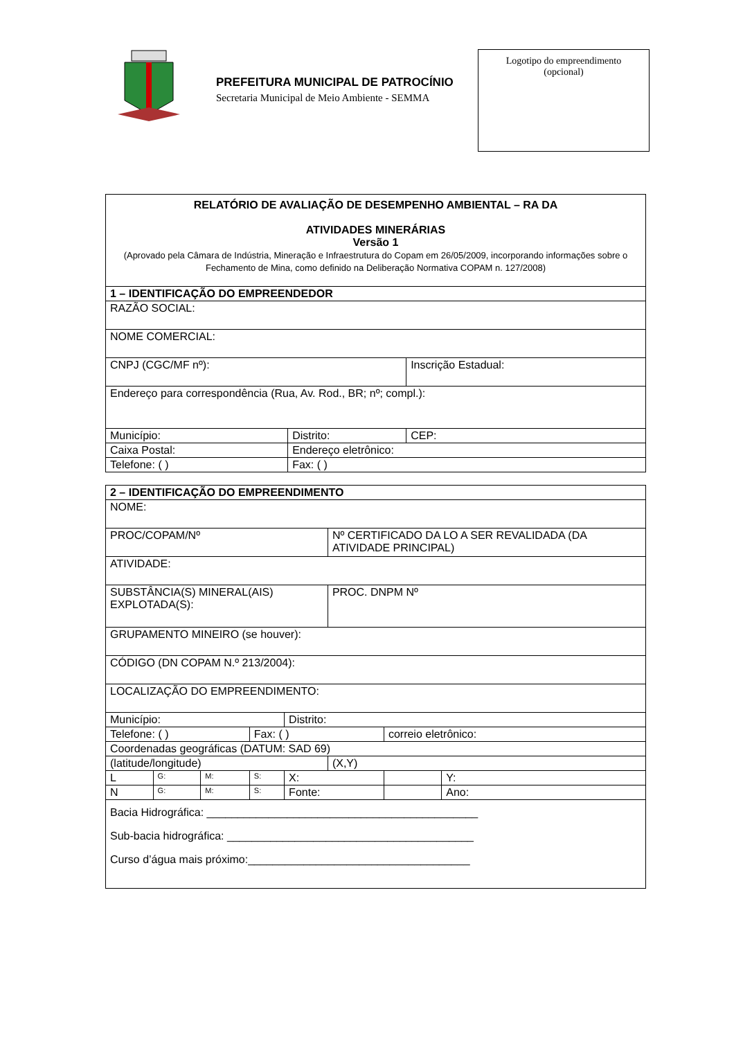PREFEITURA MUNICIPAL DE PATROCÍNIO
Secretaria Municipal de Meio Ambiente - SEMMA
Logotipo do empreendimento
(opcional)
| RELATÓRIO DE AVALIAÇÃO DE DESEMPENHO AMBIENTAL – RA DA ATIVIDADES MINERÁRIAS Versão 1 (Aprovado pela Câmara de Indústria, Mineração e Infraestrutura do Copam em 26/05/2009, incorporando informações sobre o Fechamento de Mina, como definido na Deliberação Normativa COPAM n. 127/2008) | | |
| 1 – IDENTIFICAÇÃO DO EMPREENDEDOR | | |
| RAZÃO SOCIAL: | | |
| NOME COMERCIAL: | | |
| CNPJ (CGC/MF nº): | | Inscrição Estadual: |
| Endereço para correspondência (Rua, Av. Rod., BR; nº; compl.): | | |
| Município: | Distrito: | CEP: |
| Caixa Postal: | Endereço eletrônico: | |
| Telefone: ( ) | Fax: ( ) | |
| 2 – IDENTIFICAÇÃO DO EMPREENDIMENTO | | | | | | | |
| NOME: | | | | | | | |
| PROC/COPAM/Nº | | | | | Nº CERTIFICADO DA LO A SER REVALIDADA (DA ATIVIDADE PRINCIPAL) | | |
| ATIVIDADE: | | | | | | | |
| SUBSTÂNCIA(S) MINERAL(AIS) EXPLOTADA(S): | | | | | PROC. DNPM Nº | | |
| GRUPAMENTO MINEIRO (se houver): | | | | | | | |
| CÓDIGO (DN COPAM N.º 213/2004): | | | | | | | |
| LOCALIZAÇÃO DO EMPREENDIMENTO: | | | | | | | |
| Município: | | | | Distrito: | | | |
| Telefone: ( ) | | | Fax: ( ) | | | correio eletrônico: | |
| Coordenadas geográficas (DATUM: SAD 69) | | | | | | | |
| (latitude/longitude) | | | | | (X,Y) | | |
| L | G: | M: | S: | X: | | | Y: |
| N | G: | M: | S: | Fonte: | | | Ano: |
| Bacia Hidrográfica: ____________________________________________ Sub-bacia hidrográfica: ________________________________________ Curso d’água mais próximo:____________________________________ | | | | | | | |